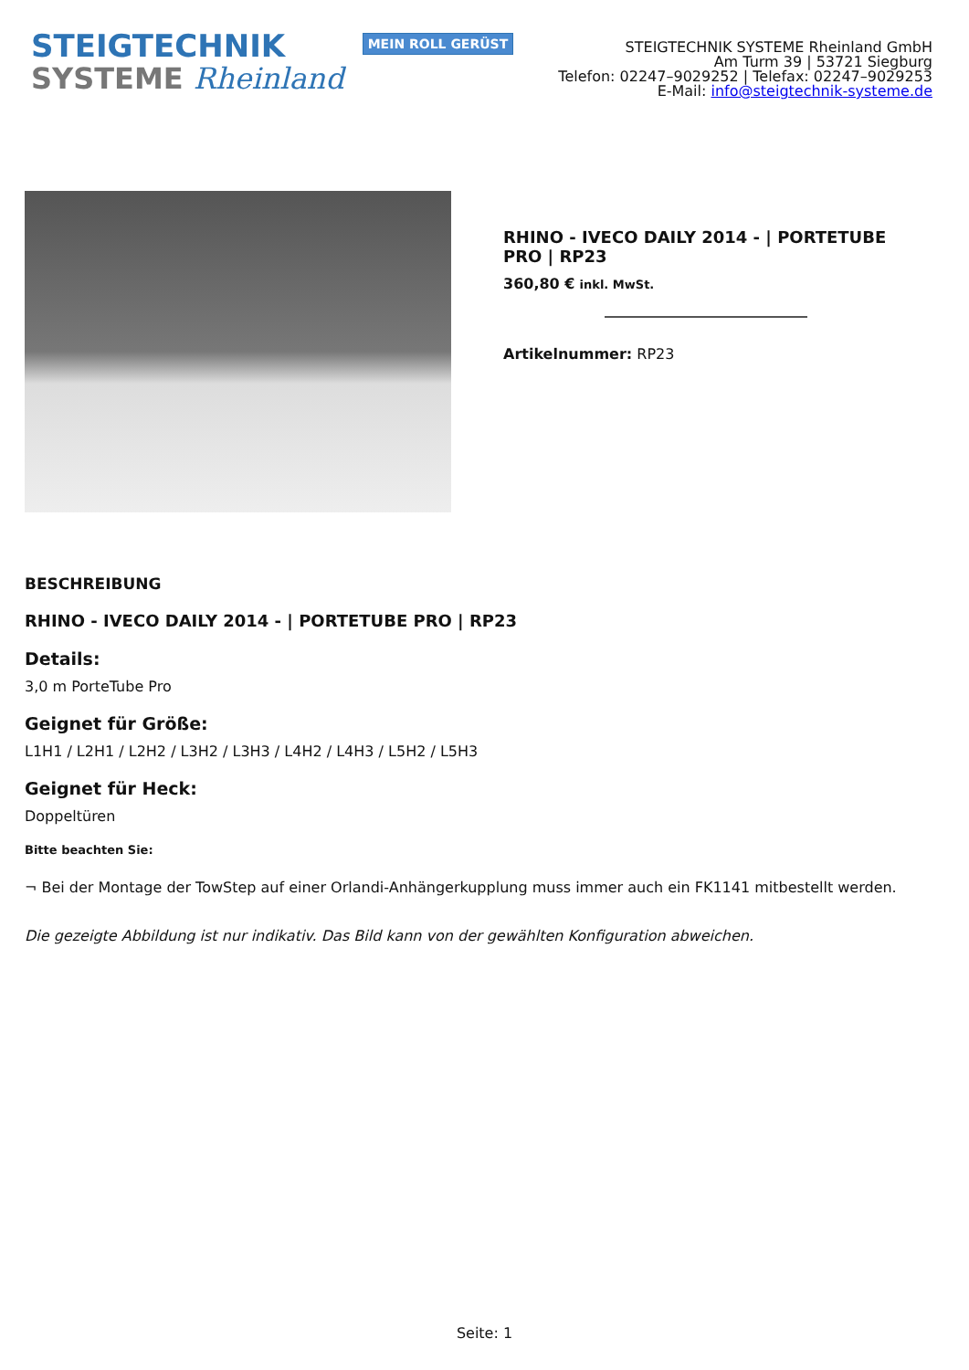STEIGTECHNIK
SYSTEME Rheinland
MEIN ROLL GERÜST
STEIGTECHNIK SYSTEME Rheinland GmbH
Am Turm 39 | 53721 Siegburg
Telefon: 02247–9029252 | Telefax: 02247–9029253
E-Mail: info@steigtechnik-systeme.de
RHINO - IVECO DAILY 2014 - | PORTETUBE PRO | RP23
360,80 € inkl. MwSt.
Artikelnummer: RP23
BESCHREIBUNG
RHINO - IVECO DAILY 2014 - | PORTETUBE PRO | RP23
Details:
3,0 m PorteTube Pro
Geignet für Größe:
L1H1 / L2H1 / L2H2 / L3H2 / L3H3 / L4H2 / L4H3 / L5H2 / L5H3
Geignet für Heck:
Doppeltüren
Bitte beachten Sie:
¬ Bei der Montage der TowStep auf einer Orlandi-Anhängerkupplung muss immer auch ein FK1141 mitbestellt werden.
Die gezeigte Abbildung ist nur indikativ. Das Bild kann von der gewählten Konfiguration abweichen.
Seite: 1